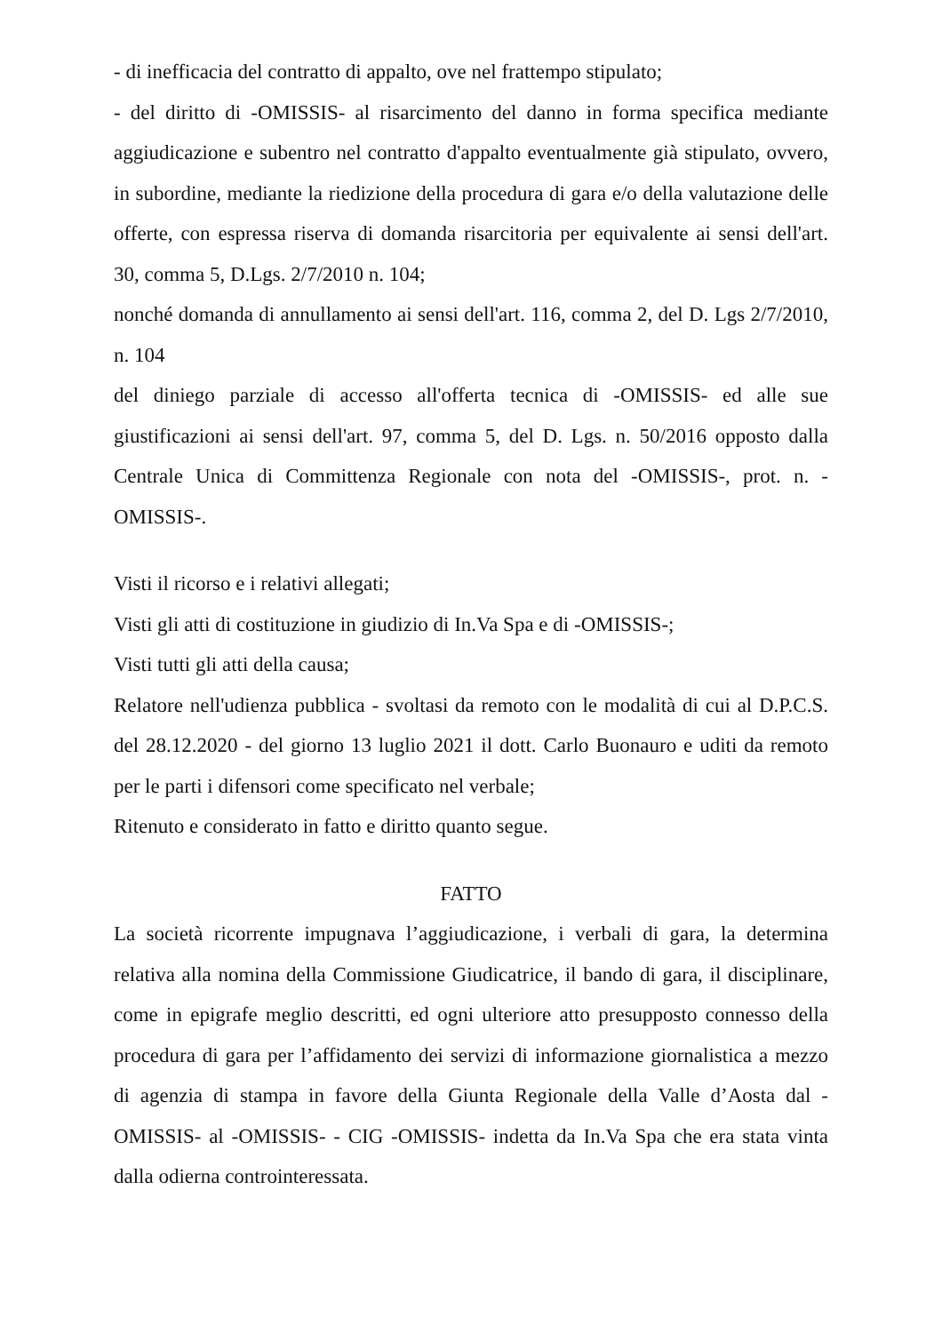- di inefficacia del contratto di appalto, ove nel frattempo stipulato;
- del diritto di -OMISSIS- al risarcimento del danno in forma specifica mediante aggiudicazione e subentro nel contratto d'appalto eventualmente già stipulato, ovvero, in subordine, mediante la riedizione della procedura di gara e/o della valutazione delle offerte, con espressa riserva di domanda risarcitoria per equivalente ai sensi dell'art. 30, comma 5, D.Lgs. 2/7/2010 n. 104;
nonché domanda di annullamento ai sensi dell'art. 116, comma 2, del D. Lgs 2/7/2010, n. 104
del diniego parziale di accesso all'offerta tecnica di -OMISSIS- ed alle sue giustificazioni ai sensi dell'art. 97, comma 5, del D. Lgs. n. 50/2016 opposto dalla Centrale Unica di Committenza Regionale con nota del -OMISSIS-, prot. n. -OMISSIS-.
Visti il ricorso e i relativi allegati;
Visti gli atti di costituzione in giudizio di In.Va Spa e di -OMISSIS-;
Visti tutti gli atti della causa;
Relatore nell'udienza pubblica - svoltasi da remoto con le modalità di cui al D.P.C.S. del 28.12.2020 - del giorno 13 luglio 2021 il dott. Carlo Buonauro e uditi da remoto per le parti i difensori come specificato nel verbale;
Ritenuto e considerato in fatto e diritto quanto segue.
FATTO
La società ricorrente impugnava l’aggiudicazione, i verbali di gara, la determina relativa alla nomina della Commissione Giudicatrice, il bando di gara, il disciplinare, come in epigrafe meglio descritti, ed ogni ulteriore atto presupposto connesso della procedura di gara per l’affidamento dei servizi di informazione giornalistica a mezzo di agenzia di stampa in favore della Giunta Regionale della Valle d’Aosta dal -OMISSIS- al -OMISSIS- - CIG -OMISSIS- indetta da In.Va Spa che era stata vinta dalla odierna controinteressata.